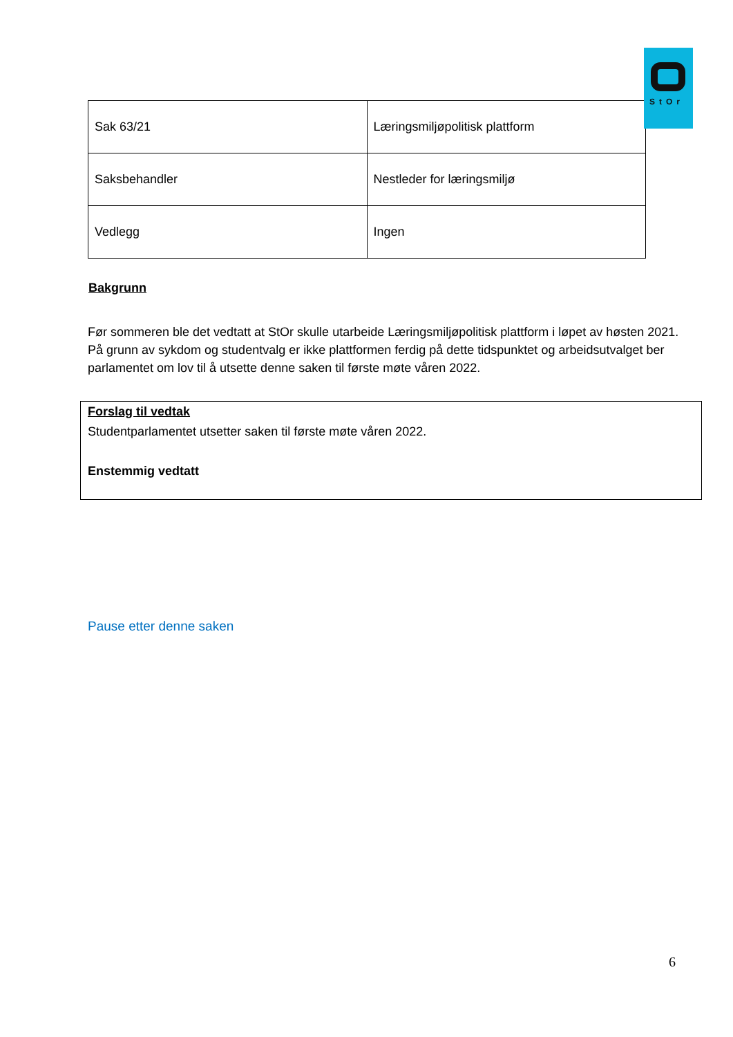StOr
| Sak 63/21 | Læringsmiljøpolitisk plattform |
| Saksbehandler | Nestleder for læringsmiljø |
| Vedlegg | Ingen |
Bakgrunn
Før sommeren ble det vedtatt at StOr skulle utarbeide Læringsmiljøpolitisk plattform i løpet av høsten 2021. På grunn av sykdom og studentvalg er ikke plattformen ferdig på dette tidspunktet og arbeidsutvalget ber parlamentet om lov til å utsette denne saken til første møte våren 2022.
Forslag til vedtak
Studentparlamentet utsetter saken til første møte våren 2022.
Enstemmig vedtatt
Pause etter denne saken
6